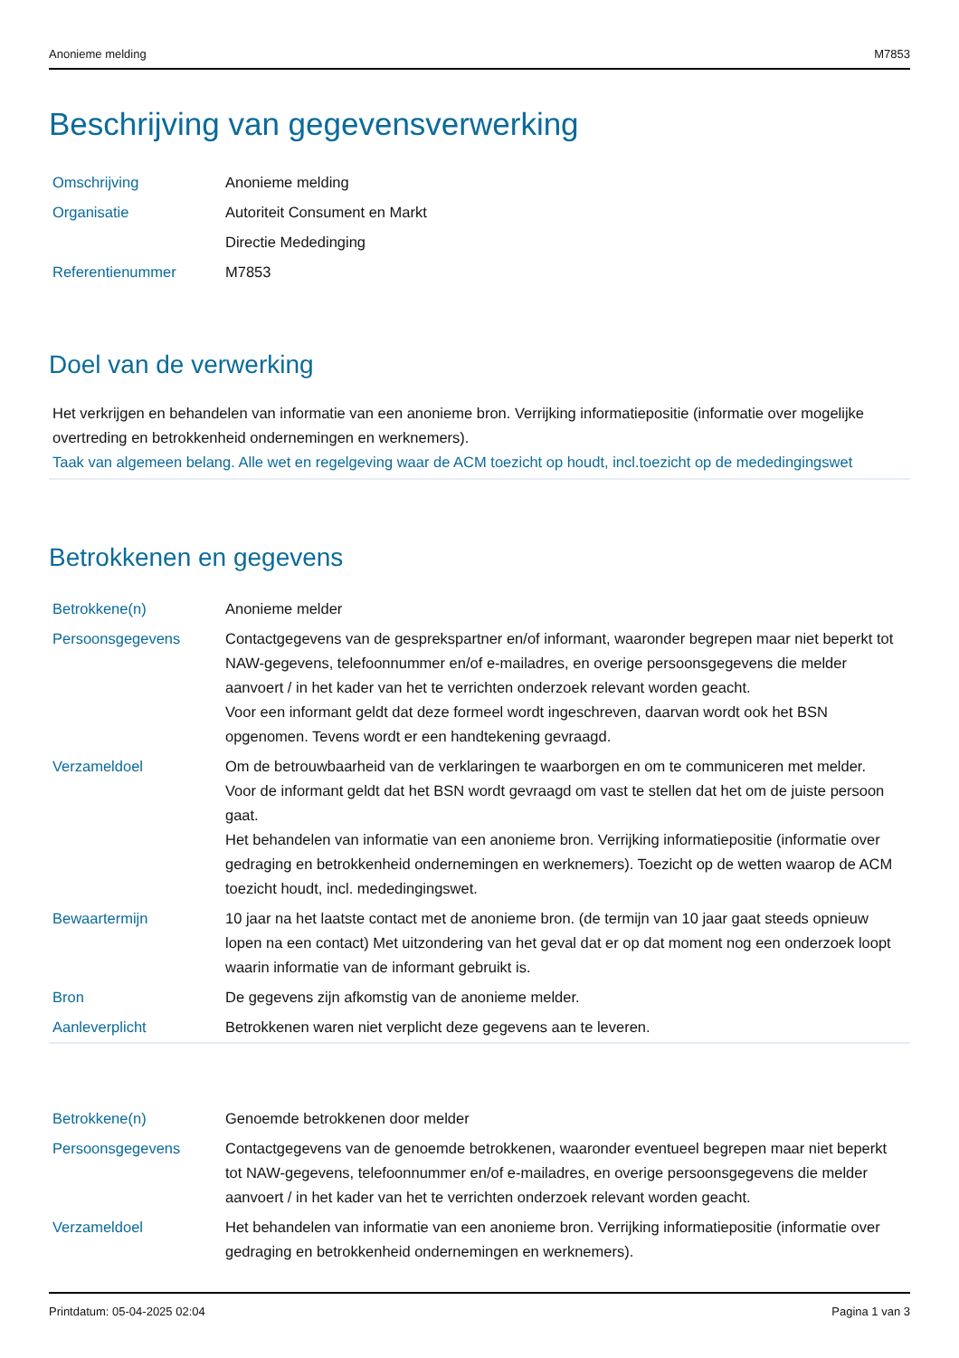Anonieme melding M7853
Beschrijving van gegevensverwerking
| Omschrijving | Anonieme melding |
| Organisatie | Autoriteit Consument en Markt |
| | Directie Mededinging |
| Referentienummer | M7853 |
Doel van de verwerking
Het verkrijgen en behandelen van informatie van een anonieme bron. Verrijking informatiepositie (informatie over mogelijke overtreding en betrokkenheid ondernemingen en werknemers).
Taak van algemeen belang. Alle wet en regelgeving waar de ACM toezicht op houdt, incl.toezicht op de mededingingswet
Betrokkenen en gegevens
| Betrokkene(n) | Anonieme melder |
| Persoonsgegevens | Contactgegevens van de gesprekspartner en/of informant, waaronder begrepen maar niet beperkt tot NAW-gegevens, telefoonnummer en/of e-mailadres, en overige persoonsgegevens die melder aanvoert / in het kader van het te verrichten onderzoek relevant worden geacht. Voor een informant geldt dat deze formeel wordt ingeschreven, daarvan wordt ook het BSN opgenomen. Tevens wordt er een handtekening gevraagd. |
| Verzameldoel | Om de betrouwbaarheid van de verklaringen te waarborgen en om te communiceren met melder. Voor de informant geldt dat het BSN wordt gevraagd om vast te stellen dat het om de juiste persoon gaat. Het behandelen van informatie van een anonieme bron. Verrijking informatiepositie (informatie over gedraging en betrokkenheid ondernemingen en werknemers). Toezicht op de wetten waarop de ACM toezicht houdt, incl. mededingingswet. |
| Bewaartermijn | 10 jaar na het laatste contact met de anonieme bron. (de termijn van 10 jaar gaat steeds opnieuw lopen na een contact) Met uitzondering van het geval dat er op dat moment nog een onderzoek loopt waarin informatie van de informant gebruikt is. |
| Bron | De gegevens zijn afkomstig van de anonieme melder. |
| Aanleverplicht | Betrokkenen waren niet verplicht deze gegevens aan te leveren. |
| Betrokkene(n) | Genoemde betrokkenen door melder |
| Persoonsgegevens | Contactgegevens van de genoemde betrokkenen, waaronder eventueel begrepen maar niet beperkt tot NAW-gegevens, telefoonnummer en/of e-mailadres, en overige persoonsgegevens die melder aanvoert / in het kader van het te verrichten onderzoek relevant worden geacht. |
| Verzameldoel | Het behandelen van informatie van een anonieme bron. Verrijking informatiepositie (informatie over gedraging en betrokkenheid ondernemingen en werknemers). |
Printdatum: 05-04-2025 02:04 Pagina 1 van 3